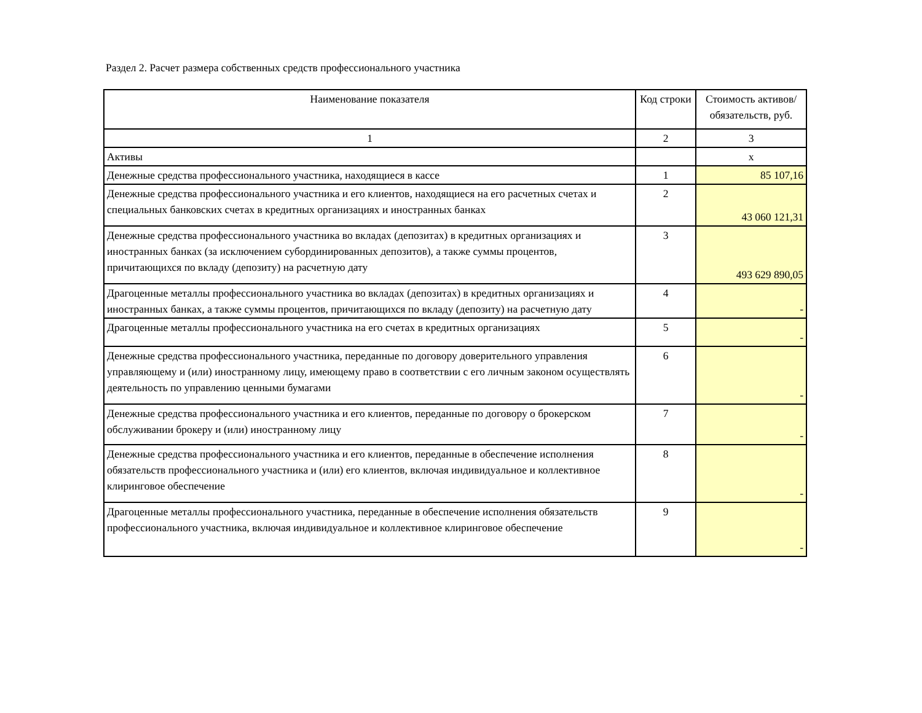Раздел 2. Расчет размера собственных средств профессионального участника
| Наименование показателя | Код строки | Стоимость активов/ обязательств, руб. |
| --- | --- | --- |
| 1 | 2 | 3 |
| Активы | | х |
| Денежные средства профессионального участника, находящиеся в кассе | 1 | 85 107,16 |
| Денежные средства профессионального участника и его клиентов, находящиеся на его расчетных счетах и специальных банковских счетах в кредитных организациях и иностранных банках | 2 | 43 060 121,31 |
| Денежные средства профессионального участника во вкладах (депозитах) в кредитных организациях и иностранных банках (за исключением субординированных депозитов), а также суммы процентов, причитающихся по вкладу (депозиту) на расчетную дату | 3 | 493 629 890,05 |
| Драгоценные металлы профессионального участника во вкладах (депозитах) в кредитных организациях и иностранных банках, а также суммы процентов, причитающихся по вкладу (депозиту) на расчетную дату | 4 | - |
| Драгоценные металлы профессионального участника на его счетах в кредитных организациях | 5 | - |
| Денежные средства профессионального участника, переданные по договору доверительного управления управляющему и (или) иностранному лицу, имеющему право в соответствии с его личным законом осуществлять деятельность по управлению ценными бумагами | 6 | - |
| Денежные средства профессионального участника и его клиентов, переданные по договору о брокерском обслуживании брокеру и (или) иностранному лицу | 7 | - |
| Денежные средства профессионального участника и его клиентов, переданные в обеспечение исполнения обязательств профессионального участника и (или) его клиентов, включая индивидуальное и коллективное клиринговое обеспечение | 8 | - |
| Драгоценные металлы профессионального участника, переданные в обеспечение исполнения обязательств профессионального участника, включая индивидуальное и коллективное клиринговое обеспечение | 9 | - |